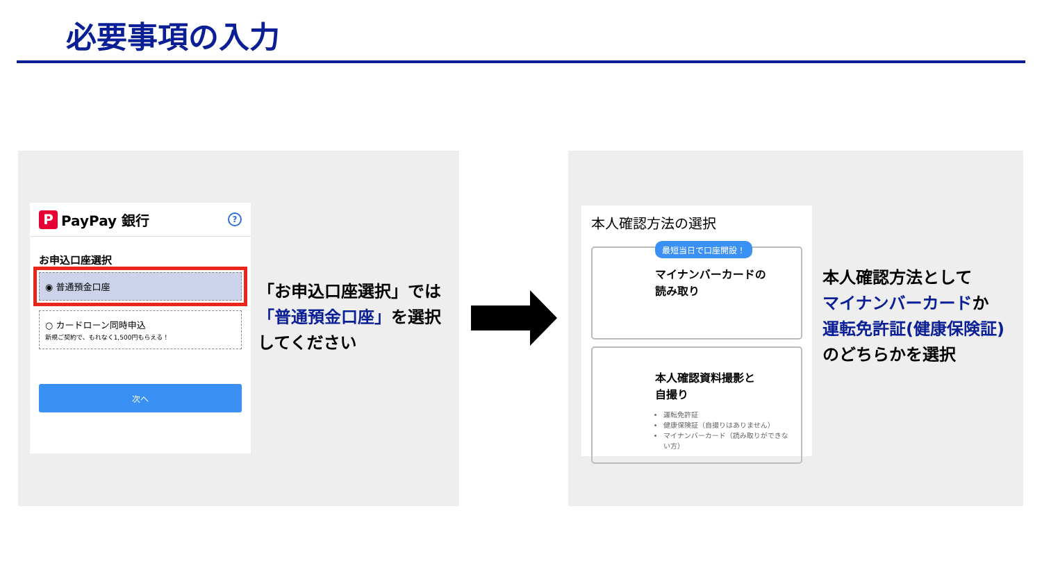必要事項の入力
P PayPay 銀行?
お申込口座選択
◉ 普通預金口座
○ カードローン同時申込
新規ご契約で、もれなく1,500円もらえる！
次へ
「お申込口座選択」では
「普通預金口座」を選択
してください
本人確認方法の選択
最短当日で口座開設！
マイナンバーカードの
読み取り
本人確認資料撮影と
自撮り
運転免許証
健康保険証（自撮りはありません）
マイナンバーカード（読み取りができない方）
本人確認方法として
マイナンバーカードか
運転免許証(健康保険証)
のどちらかを選択